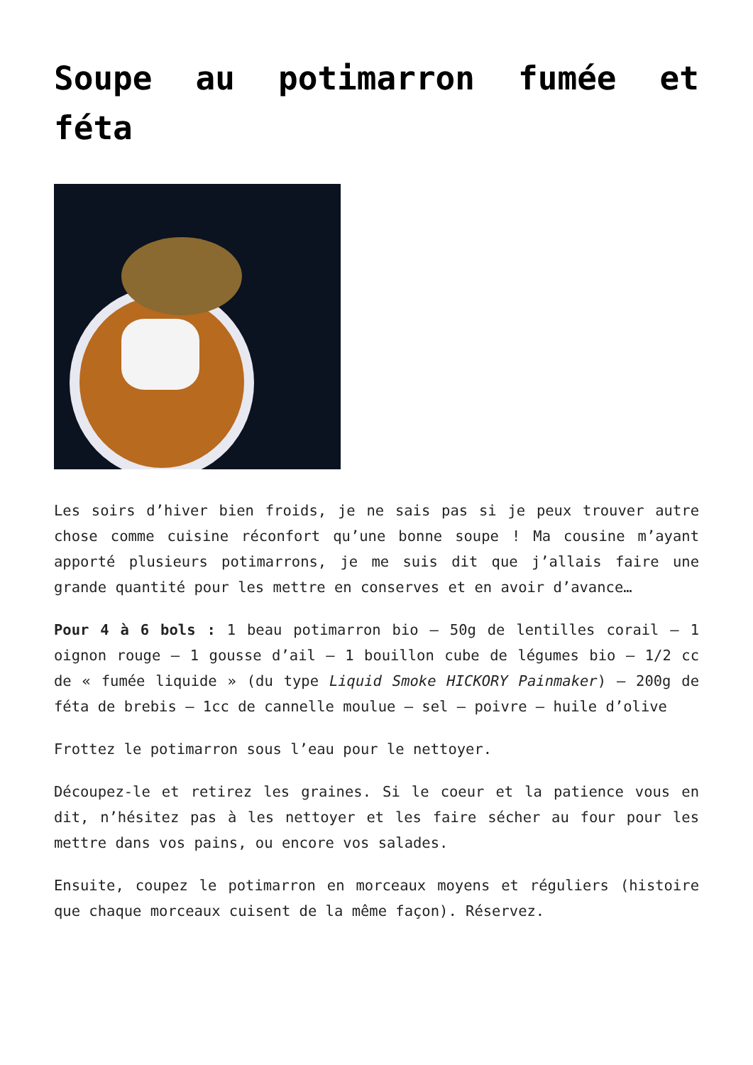Soupe au potimarron fumée et féta
Les soirs d’hiver bien froids, je ne sais pas si je peux trouver autre chose comme cuisine réconfort qu’une bonne soupe ! Ma cousine m’ayant apporté plusieurs potimarrons, je me suis dit que j’allais faire une grande quantité pour les mettre en conserves et en avoir d’avance…
Pour 4 à 6 bols : 1 beau potimarron bio – 50g de lentilles corail – 1 oignon rouge – 1 gousse d’ail – 1 bouillon cube de légumes bio – 1/2 cc de « fumée liquide » (du type Liquid Smoke HICKORY Painmaker) – 200g de féta de brebis – 1cc de cannelle moulue – sel – poivre – huile d’olive
Frottez le potimarron sous l’eau pour le nettoyer.
Découpez-le et retirez les graines. Si le coeur et la patience vous en dit, n’hésitez pas à les nettoyer et les faire sécher au four pour les mettre dans vos pains, ou encore vos salades.
Ensuite, coupez le potimarron en morceaux moyens et réguliers (histoire que chaque morceaux cuisent de la même façon). Réservez.